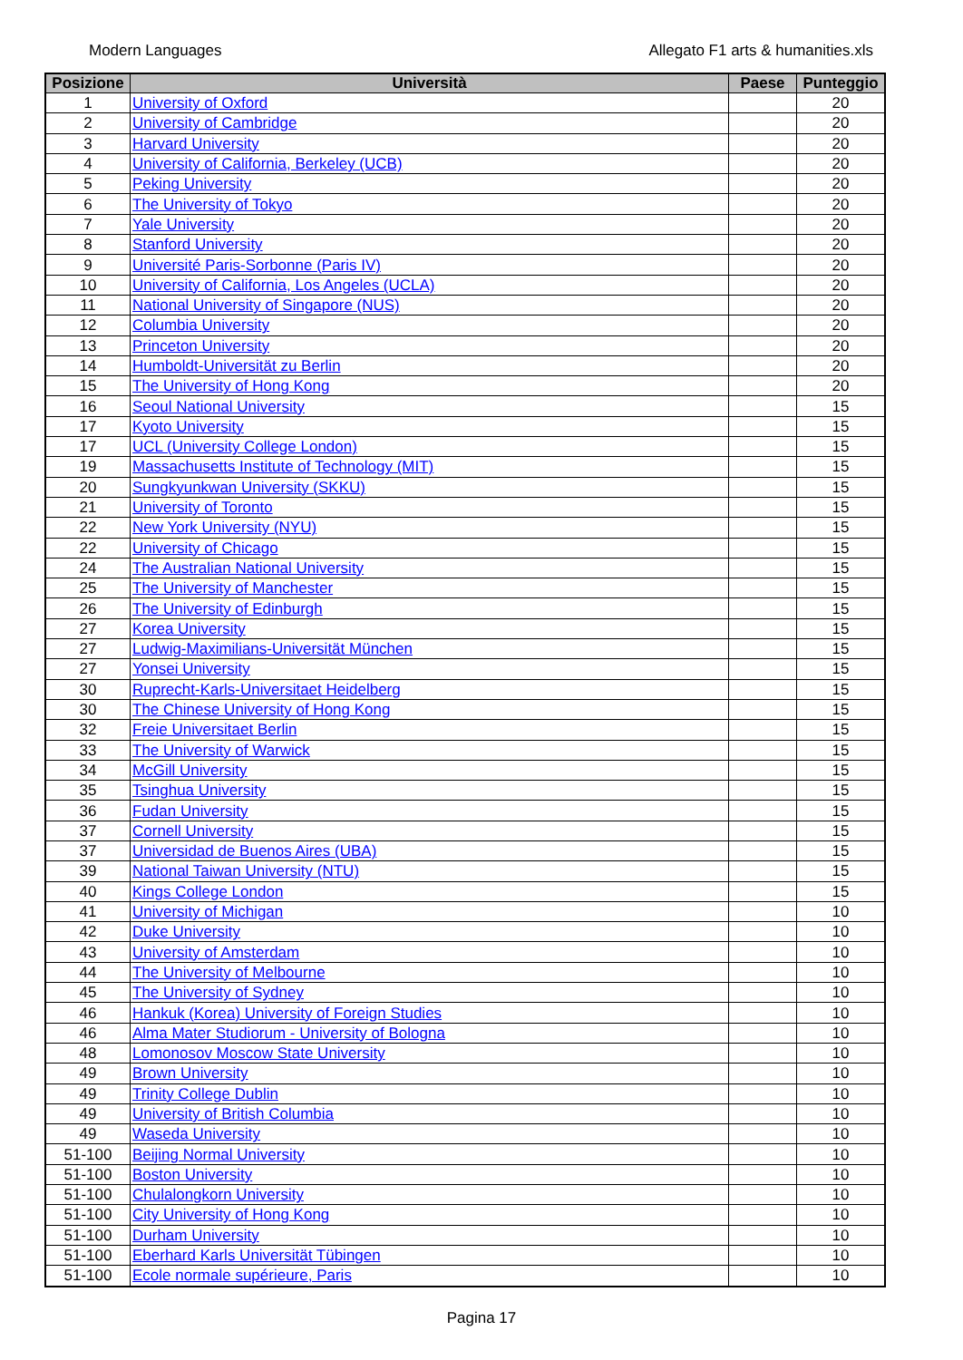Modern Languages Allegato F1 arts & humanities.xls
| Posizione | Università | Paese | Punteggio |
| --- | --- | --- | --- |
| 1 | University of Oxford | | 20 |
| 2 | University of Cambridge | | 20 |
| 3 | Harvard University | | 20 |
| 4 | University of California, Berkeley (UCB) | | 20 |
| 5 | Peking University | | 20 |
| 6 | The University of Tokyo | | 20 |
| 7 | Yale University | | 20 |
| 8 | Stanford University | | 20 |
| 9 | Université Paris-Sorbonne (Paris IV) | | 20 |
| 10 | University of California, Los Angeles (UCLA) | | 20 |
| 11 | National University of Singapore (NUS) | | 20 |
| 12 | Columbia University | | 20 |
| 13 | Princeton University | | 20 |
| 14 | Humboldt-Universität zu Berlin | | 20 |
| 15 | The University of Hong Kong | | 20 |
| 16 | Seoul National University | | 15 |
| 17 | Kyoto University | | 15 |
| 17 | UCL (University College London) | | 15 |
| 19 | Massachusetts Institute of Technology (MIT) | | 15 |
| 20 | Sungkyunkwan University (SKKU) | | 15 |
| 21 | University of Toronto | | 15 |
| 22 | New York University (NYU) | | 15 |
| 22 | University of Chicago | | 15 |
| 24 | The Australian National University | | 15 |
| 25 | The University of Manchester | | 15 |
| 26 | The University of Edinburgh | | 15 |
| 27 | Korea University | | 15 |
| 27 | Ludwig-Maximilians-Universität München | | 15 |
| 27 | Yonsei University | | 15 |
| 30 | Ruprecht-Karls-Universitaet Heidelberg | | 15 |
| 30 | The Chinese University of Hong Kong | | 15 |
| 32 | Freie Universitaet Berlin | | 15 |
| 33 | The University of Warwick | | 15 |
| 34 | McGill University | | 15 |
| 35 | Tsinghua University | | 15 |
| 36 | Fudan University | | 15 |
| 37 | Cornell University | | 15 |
| 37 | Universidad de Buenos Aires (UBA) | | 15 |
| 39 | National Taiwan University (NTU) | | 15 |
| 40 | Kings College London | | 15 |
| 41 | University of Michigan | | 10 |
| 42 | Duke University | | 10 |
| 43 | University of Amsterdam | | 10 |
| 44 | The University of Melbourne | | 10 |
| 45 | The University of Sydney | | 10 |
| 46 | Hankuk (Korea) University of Foreign Studies | | 10 |
| 46 | Alma Mater Studiorum - University of Bologna | | 10 |
| 48 | Lomonosov Moscow State University | | 10 |
| 49 | Brown University | | 10 |
| 49 | Trinity College Dublin | | 10 |
| 49 | University of British Columbia | | 10 |
| 49 | Waseda University | | 10 |
| 51-100 | Beijing Normal University | | 10 |
| 51-100 | Boston University | | 10 |
| 51-100 | Chulalongkorn University | | 10 |
| 51-100 | City University of Hong Kong | | 10 |
| 51-100 | Durham University | | 10 |
| 51-100 | Eberhard Karls Universität Tübingen | | 10 |
| 51-100 | Ecole normale supérieure, Paris | | 10 |
Pagina 17